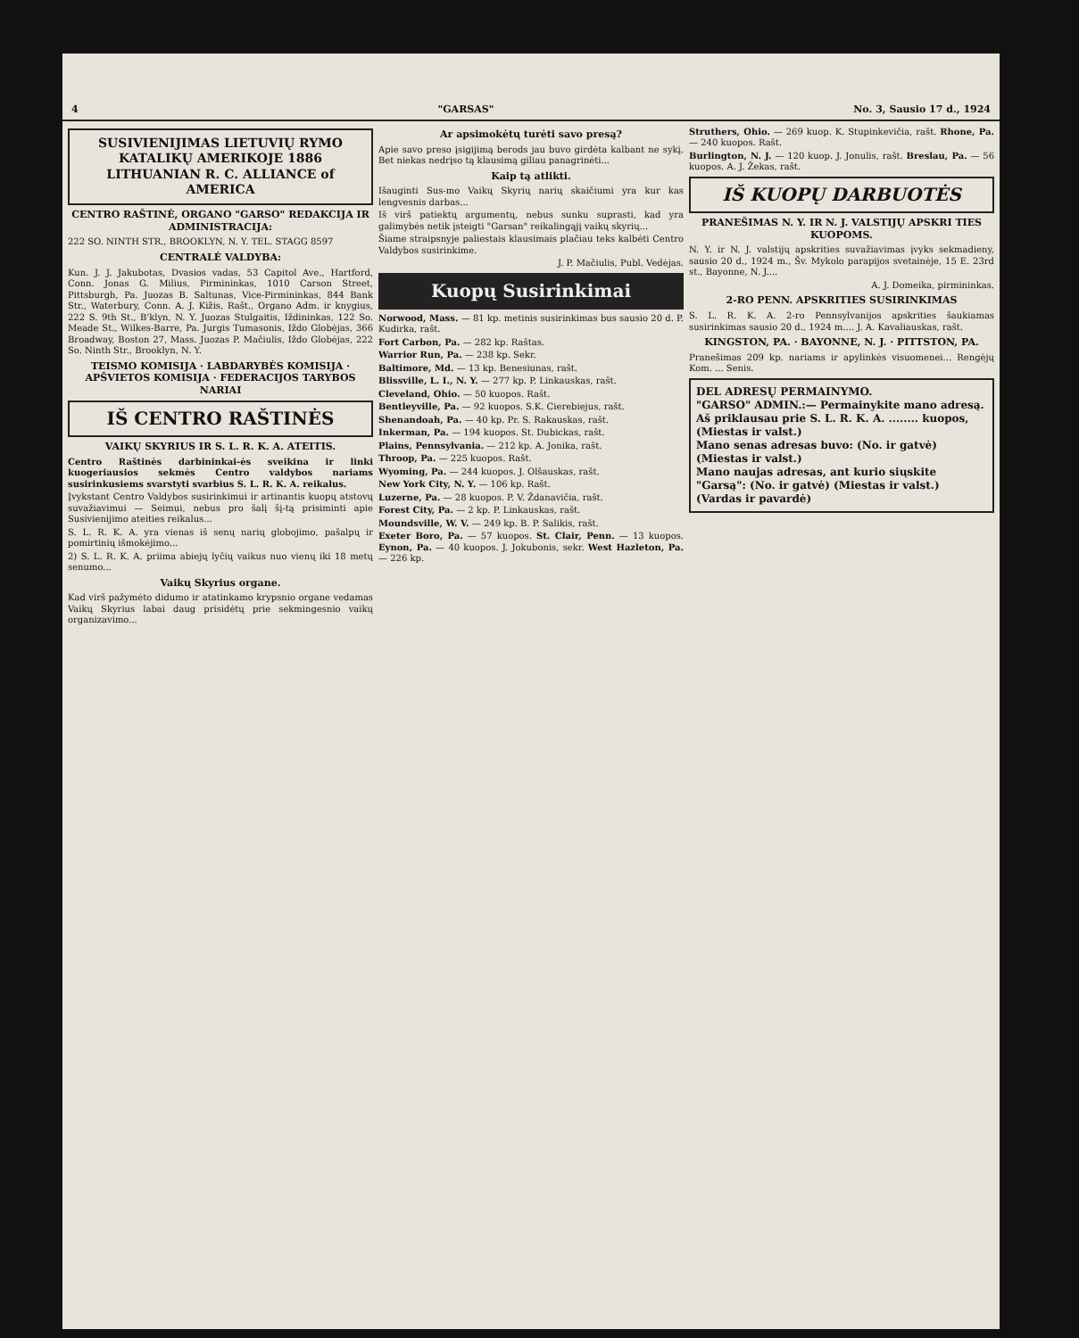4 "GARSAS" No. 3, Sausio 17 d., 1924
SUSIVIENIJIMAS LIETUVIŲ RYMO KATALIKŲ AMERIKOJE 1886
LITHUANIAN R. C. ALLIANCE of AMERICA
CENTRO RAŠTINĖ, ORGANO "GARSO" REDAKCIJA IR ADMINISTRACIJA:
222 SO. NINTH STR., BROOKLYN, N. Y. TEL. STAGG 8597
CENTRALĖ VALDYBA:
Kun. J. J. Jakubotas, Dvasios vadas, 53 Capitol Ave., Hartford, Conn. Jonas G. Milius, Pirmininkas, 1010 Carson Street, Pittsburgh, Pa. Juozas B. Saltunas, Vice-Pirmininkas, 844 Bank Str., Waterbury, Conn. A. J. Kižis, Rašt., Organo Adm. ir knygius, 222 S. 9th St., B'klyn, N. Y. Juozas Stulgaitis, Iždininkas, 122 So. Meade St., Wilkes-Barre, Pa. Jurgis Tumasonis, Iždo Globėjas, 366 Broadway, Boston 27, Mass. Juozas P. Mačiulis, Iždo Globėjas, 222 So. Ninth Str., Brooklyn, N. Y.
TEISMO KOMISIJA · LABDARYBĖS KOMISIJA · APŠVIETOS KOMISIJA · FEDERACIJOS TARYBOS NARIAI
IŠ CENTRO RAŠTINĖS
VAIKŲ SKYRIUS IR S. L. R. K. A. ATEITIS.
Centro Raštinės darbininkai-ės sveikina ir linki kuogeriausios sekmės Centro valdybos nariams susirinkusiems svarstyti svarbius S. L. R. K. A. reikalus.
Įvykstant Centro Valdybos susirinkimui ir artinantis kuopų atstovų suvažiavimui — Seimui, nebus pro šalį šį-tą prisiminti apie Susivienijimo ateities reikalus...
S. L. R. K. A. yra vienas iš senų narių globojimo, pašalpų ir pomirtinių išmokėjimo...
2) S. L. R. K. A. priima abiejų lyčių vaikus nuo vienų iki 18 metų senumo...
Vaikų Skyrius organe.
Kad virš pažymėto didumo ir atatinkamo krypsnio organe vedamas Vaikų Skyrius labai daug prisidėtų prie sekmingesnio vaikų organizavimo...
Ar apsimokėtų turėti savo presą?
Apie savo preso įsigijimą berods jau buvo girdėta kalbant ne sykį. Bet niekas nedrįso tą klausimą giliau panagrinėti...
Kaip tą atlikti.
Išauginti Sus-mo Vaikų Skyrių narių skaičiumi yra kur kas lengvesnis darbas...
Iš virš patiektų argumentų, nebus sunku suprasti, kad yra galimybės netik įsteigti "Garsan" reikalingąjį vaikų skyrių...
Šiame straipsnyje paliestais klausimais plačiau teks kalbėti Centro Valdybos susirinkime.
J. P. Mačiulis, Publ. Vedėjas.
Kuopų Susirinkimai
Norwood, Mass. — 81 kp. metinis susirinkimas bus sausio 20 d. P. Kudirka, rašt.
Fort Carbon, Pa. — 282 kp. Raštas.
Warrior Run, Pa. — 238 kp. Sekr.
Baltimore, Md. — 13 kp. Benesiunas, rašt.
Blissville, L. I., N. Y. — 277 kp. P. Linkauskas, rašt.
Cleveland, Ohio. — 50 kuopos. Rašt.
Bentleyville, Pa. — 92 kuopos. S.K. Cierebiejus, rašt.
Shenandoah, Pa. — 40 kp. Pr. S. Rakauskas, rašt.
Inkerman, Pa. — 194 kuopos. St. Dubickas, rašt.
Plains, Pennsylvania. — 212 kp. A. Jonika, rašt.
Throop, Pa. — 225 kuopos. Rašt.
Wyoming, Pa. — 244 kuopos. J. Olšauskas, rašt.
New York City, N. Y. — 106 kp. Rašt.
Luzerne, Pa. — 28 kuopos. P. V. Ždanavičia, rašt.
Forest City, Pa. — 2 kp. P. Linkauskas, rašt.
Moundsville, W. V. — 249 kp. B. P. Salikis, rašt.
Exeter Boro, Pa. — 57 kuopos. St. Clair, Penn. — 13 kuopos. Eynon, Pa. — 40 kuopos. J. Jokubonis, sekr. West Hazleton, Pa. — 226 kp.
Struthers, Ohio. — 269 kuop. K. Stupinkevičia, rašt. Rhone, Pa. — 240 kuopos. Rašt.
Burlington, N. J. — 120 kuop. J. Jonulis, rašt. Breslau, Pa. — 56 kuopos. A. J. Žekas, rašt.
IŠ KUOPŲ DARBUOTĖS
PRANEŠIMAS N. Y. IR N. J. VALSTIJŲ APSKRI TIES KUOPOMS.
N. Y. ir N. J. valstijų apskrities suvažiavimas įvyks sekmadieny, sausio 20 d., 1924 m., Šv. Mykolo parapijos svetainėje, 15 E. 23rd st., Bayonne, N. J....
A. J. Domeika, pirmininkas.
2-RO PENN. APSKRITIES SUSIRINKIMAS
S. L. R. K. A. 2-ro Pennsylvanijos apskrities šaukiamas susirinkimas sausio 20 d., 1924 m.... J. A. Kavaliauskas, rašt.
KINGSTON, PA. · BAYONNE, N. J. · PITTSTON, PA.
Pranešimas 209 kp. nariams ir apylinkės visuomenei... Rengėjų Kom. ... Senis.
DEL ADRESŲ PERMAINYMO.
"GARSO" ADMIN.:— Permainykite mano adresą. Aš priklausau prie S. L. R. K. A. ........ kuopos, (Miestas ir valst.)
Mano senas adresas buvo: (No. ir gatvė) (Miestas ir valst.)
Mano naujas adresas, ant kurio siųskite "Garsą": (No. ir gatvė) (Miestas ir valst.) (Vardas ir pavardė)